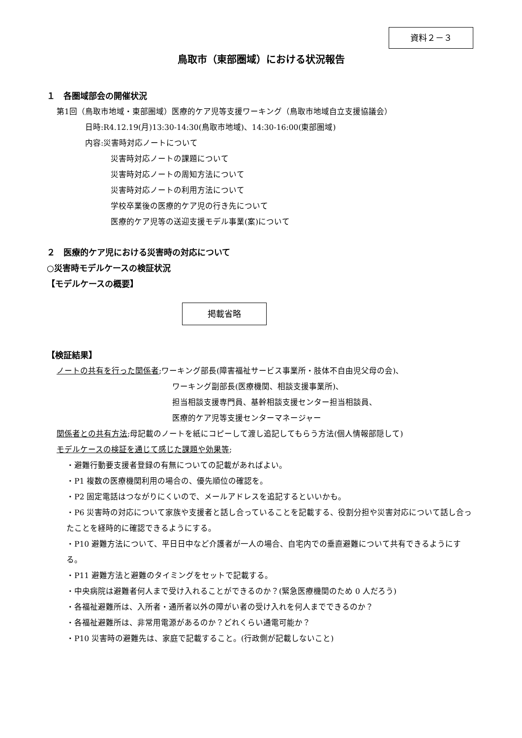資料２－３
鳥取市（東部圏域）における状況報告
１　各圏域部会の開催状況
第1回（鳥取市地域・東部圏域）医療的ケア児等支援ワーキング（鳥取市地域自立支援協議会）
日時:R4.12.19(月)13:30-14:30(鳥取市地域)、14:30-16:00(東部圏域)
内容:災害時対応ノートについて
災害時対応ノートの課題について
災害時対応ノートの周知方法について
災害時対応ノートの利用方法について
学校卒業後の医療的ケア児の行き先について
医療的ケア児等の送迎支援モデル事業(案)について
２　医療的ケア児における災害時の対応について
○災害時モデルケースの検証状況
【モデルケースの概要】
掲載省略
【検証結果】
ノートの共有を行った関係者;ワーキング部長(障害福祉サービス事業所・肢体不自由児父母の会)、
ワーキング副部長(医療機関、相談支援事業所)、
担当相談支援専門員、基幹相談支援センター担当相談員、
医療的ケア児等支援センターマネージャー
関係者との共有方法;母記載のノートを紙にコピーして渡し追記してもらう方法(個人情報部隠して)
モデルケースの検証を通じて感じた課題や効果等;
・避難行動要支援者登録の有無についての記載があればよい。
・P1 複数の医療機関利用の場合の、優先順位の確認を。
・P2 固定電話はつながりにくいので、メールアドレスを追記するといいかも。
・P6 災害時の対応について家族や支援者と話し合っていることを記載する、役割分担や災害対応について話し合ったことを経時的に確認できるようにする。
・P10 避難方法について、平日日中など介護者が一人の場合、自宅内での垂直避難について共有できるようにする。
・P11 避難方法と避難のタイミングをセットで記載する。
・中央病院は避難者何人まで受け入れることができるのか？(緊急医療機関のため 0 人だろう)
・各福祉避難所は、入所者・通所者以外の障がい者の受け入れを何人までできるのか？
・各福祉避難所は、非常用電源があるのか？どれくらい通電可能か？
・P10 災害時の避難先は、家庭で記載すること。(行政側が記載しないこと)